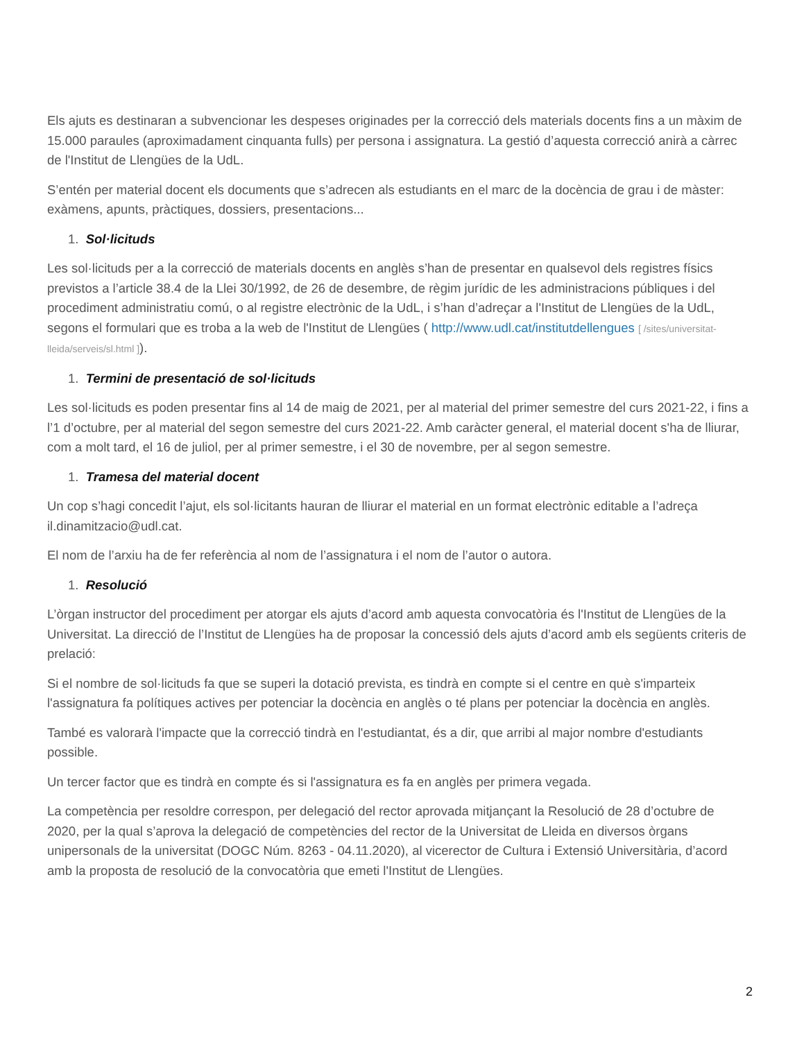Els ajuts es destinaran a subvencionar les despeses originades per la correcció dels materials docents fins a un màxim de 15.000 paraules (aproximadament cinquanta fulls) per persona i assignatura. La gestió d’aquesta correcció anirà a càrrec de l'Institut de Llengües de la UdL.
S’entén per material docent els documents que s’adrecen als estudiants en el marc de la docència de grau i de màster: exàmens, apunts, pràctiques, dossiers, presentacions...
1. Sol·licituds
Les sol·licituds per a la correcció de materials docents en anglès s’han de presentar en qualsevol dels registres físics previstos a l’article 38.4 de la Llei 30/1992, de 26 de desembre, de règim jurídic de les administracions públiques i del procediment administratiu comú, o al registre electrònic de la UdL, i s’han d’adreçar a l'Institut de Llengües de la UdL, segons el formulari que es troba a la web de l'Institut de Llengües ( http://www.udl.cat/institutdellengues [ /sites/universitat-lleida/serveis/sl.html ]).
1. Termini de presentació de sol·licituds
Les sol·licituds es poden presentar fins al 14 de maig de 2021, per al material del primer semestre del curs 2021-22, i fins a l’1 d’octubre, per al material del segon semestre del curs 2021-22. Amb caràcter general, el material docent s'ha de lliurar, com a molt tard, el 16 de juliol, per al primer semestre, i el 30 de novembre, per al segon semestre.
1. Tramesa del material docent
Un cop s’hagi concedit l’ajut, els sol·licitants hauran de lliurar el material en un format electrònic editable a l’adreça il.dinamitzacio@udl.cat.
El nom de l’arxiu ha de fer referència al nom de l’assignatura i el nom de l’autor o autora.
1. Resolució
L’òrgan instructor del procediment per atorgar els ajuts d’acord amb aquesta convocatòria és l'Institut de Llengües de la Universitat. La direcció de l’Institut de Llengües ha de proposar la concessió dels ajuts d’acord amb els següents criteris de prelació:
Si el nombre de sol·licituds fa que se superi la dotació prevista, es tindrà en compte si el centre en què s'imparteix l'assignatura fa polítiques actives per potenciar la docència en anglès o té plans per potenciar la docència en anglès.
També es valorarà l'impacte que la correcció tindrà en l'estudiantat, és a dir, que arribi al major nombre d'estudiants possible.
Un tercer factor que es tindrà en compte és si l'assignatura es fa en anglès per primera vegada.
La competència per resoldre correspon, per delegació del rector aprovada mitjançant la Resolució de 28 d’octubre de 2020, per la qual s’aprova la delegació de competències del rector de la Universitat de Lleida en diversos òrgans unipersonals de la universitat (DOGC Núm. 8263 - 04.11.2020), al vicerector de Cultura i Extensió Universitària, d’acord amb la proposta de resolució de la convocatòria que emeti l'Institut de Llengües.
2